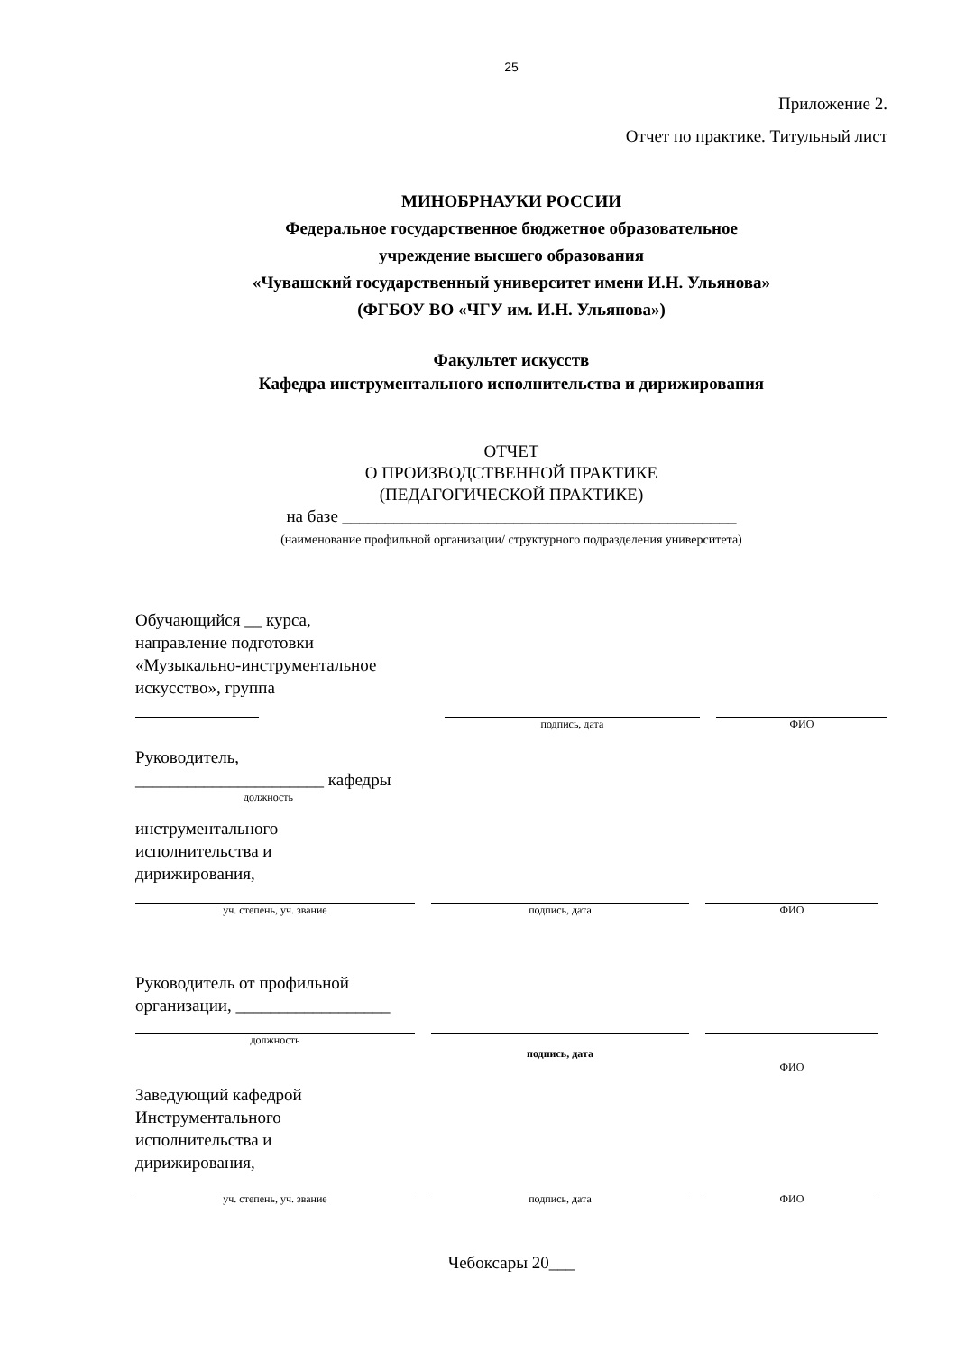25
Приложение 2.
Отчет по практике. Титульный лист
МИНОБРНАУКИ РОССИИ
Федеральное государственное бюджетное образовательное
учреждение высшего образования
«Чувашский государственный университет имени И.Н. Ульянова»
(ФГБОУ ВО «ЧГУ им. И.Н. Ульянова»)
Факультет искусств
Кафедра инструментального исполнительства и дирижирования
ОТЧЕТ
О ПРОИЗВОДСТВЕННОЙ ПРАКТИКЕ
(ПЕДАГОГИЧЕСКОЙ ПРАКТИКЕ)
на базе ______________________________________________
(наименование профильной организации/ структурного подразделения университета)
Обучающийся __ курса,
направление подготовки
«Музыкально-инструментальное
искусство», группа
подпись, дата ФИО
Руководитель,
______________________ кафедры
должность
инструментального
исполнительства и
дирижирования,
уч. степень, уч. звание подпись, дата ФИО
Руководитель от профильной
организации, __________________
должность
подпись, дата
ФИО
Заведующий кафедрой
Инструментального
исполнительства и
дирижирования,
уч. степень, уч. звание подпись, дата ФИО
Чебоксары 20___